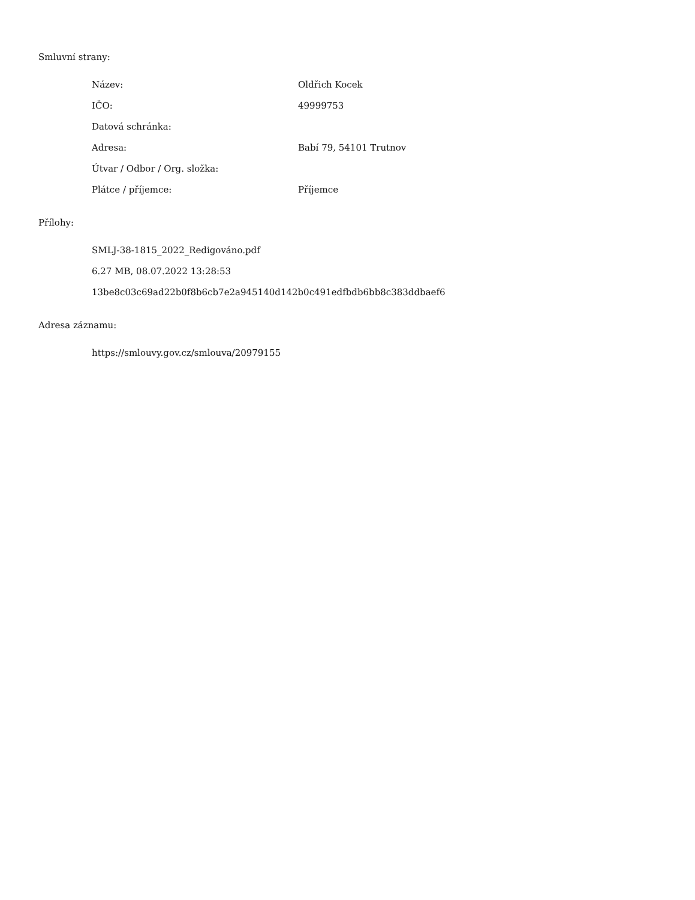Smluvní strany:
| Název: | Oldřich Kocek |
| IČO: | 49999753 |
| Datová schránka: | |
| Adresa: | Babí 79, 54101 Trutnov |
| Útvar / Odbor / Org. složka: | |
| Plátce / příjemce: | Příjemce |
Přílohy:
SMLJ-38-1815_2022_Redigováno.pdf
6.27 MB, 08.07.2022 13:28:53
13be8c03c69ad22b0f8b6cb7e2a945140d142b0c491edfbdb6bb8c383ddbaef6
Adresa záznamu:
https://smlouvy.gov.cz/smlouva/20979155